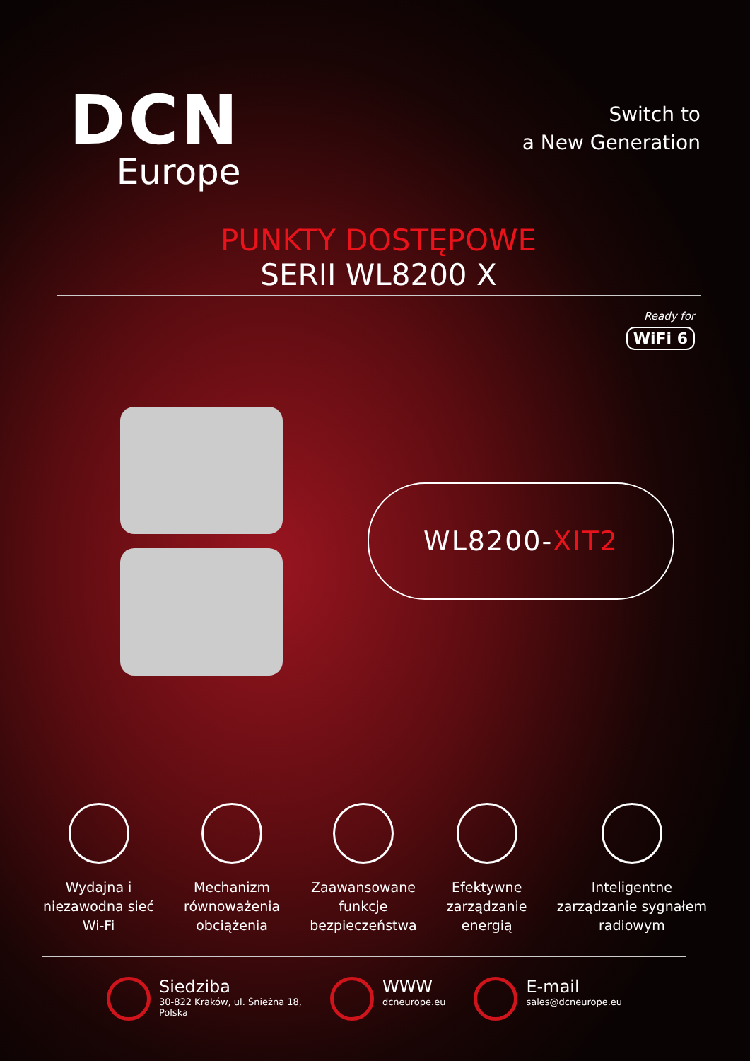DCN
Europe
Switch to
a New Generation
PUNKTY DOSTĘPOWE
SERII WL8200 X
Ready for
WiFi 6
WL8200- XIT2
Wydajna i
niezawodna sieć
Wi-Fi
Mechanizm
równoważenia
obciążenia
Zaawansowane
funkcje
bezpieczeństwa
Efektywne
zarządzanie
energią
Inteligentne
zarządzanie sygnałem
radiowym
Siedziba
30-822 Kraków, ul. Śnieżna 18,
Polska
WWW
dcneurope.eu
E-mail
sales@dcneurope.eu